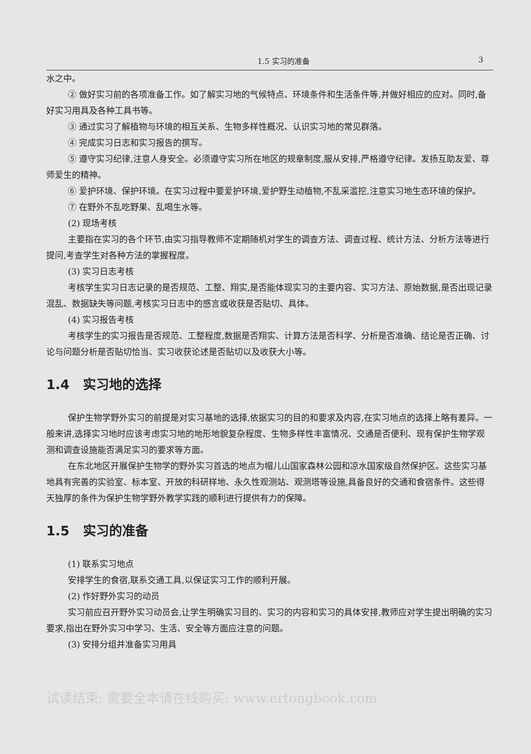1.5 实习的准备 3
水之中。
② 做好实习前的各项准备工作。如了解实习地的气候特点、环境条件和生活条件等,并做好相应的应对。同时,备好实习用具及各种工具书等。
③ 通过实习了解植物与环境的相互关系、生物多样性概况、认识实习地的常见群落。
④ 完成实习日志和实习报告的撰写。
⑤ 遵守实习纪律,注意人身安全。必须遵守实习所在地区的规章制度,服从安排,严格遵守纪律。发扬互助友爱、尊师爱生的精神。
⑥ 爱护环境、保护环境。在实习过程中要爱护环境,爱护野生动植物,不乱采滥挖,注意实习地生态环境的保护。
⑦ 在野外不乱吃野果、乱喝生水等。
(2) 现场考核
主要指在实习的各个环节,由实习指导教师不定期随机对学生的调查方法、调查过程、统计方法、分析方法等进行提问,考查学生对各种方法的掌握程度。
(3) 实习日志考核
考核学生实习日志记录的是否规范、工整、翔实,是否能体现实习的主要内容、实习方法、原始数据,是否出现记录混乱、数据缺失等问题,考核实习日志中的感言或收获是否贴切、具体。
(4) 实习报告考核
考核学生的实习报告是否规范、工整程度,数据是否翔实、计算方法是否科学、分析是否准确、结论是否正确、讨论与问题分析是否贴切恰当、实习收获论述是否贴切以及收获大小等。
1.4 实习地的选择
保护生物学野外实习的前提是对实习基地的选择,依据实习的目的和要求及内容,在实习地点的选择上略有差异。一般来讲,选择实习地时应该考虑实习地的地形地貌复杂程度、生物多样性丰富情况、交通是否便利、现有保护生物学观测和调查设施能否满足实习的要求等方面。
在东北地区开展保护生物学的野外实习首选的地点为帽儿山国家森林公园和凉水国家级自然保护区。这些实习基地具有完善的实验室、标本室、开放的科研样地、永久性观测站、观测塔等设施,具备良好的交通和食宿条件。这些得天独厚的条件为保护生物学野外教学实践的顺利进行提供有力的保障。
1.5 实习的准备
(1) 联系实习地点
安排学生的食宿,联系交通工具,以保证实习工作的顺利开展。
(2) 作好野外实习的动员
实习前应召开野外实习动员会,让学生明确实习目的、实习的内容和实习的具体安排,教师应对学生提出明确的实习要求,指出在野外实习中学习、生活、安全等方面应注意的问题。
(3) 安排分组并准备实习用具
试读结束: 需要全本请在线购买: www.ertongbook.com